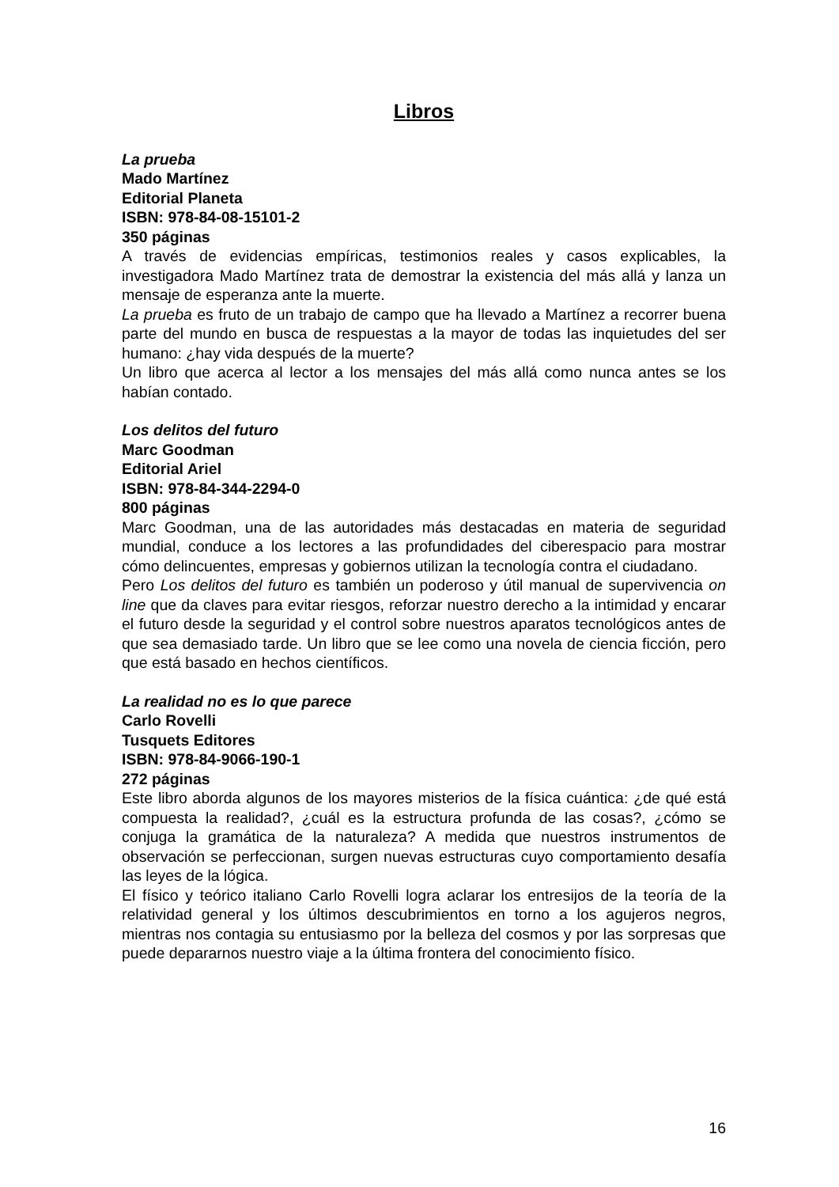Libros
La prueba
Mado Martínez
Editorial Planeta
ISBN: 978-84-08-15101-2
350 páginas
A través de evidencias empíricas, testimonios reales y casos explicables, la investigadora Mado Martínez trata de demostrar la existencia del más allá y lanza un mensaje de esperanza ante la muerte.
La prueba es fruto de un trabajo de campo que ha llevado a Martínez a recorrer buena parte del mundo en busca de respuestas a la mayor de todas las inquietudes del ser humano: ¿hay vida después de la muerte?
Un libro que acerca al lector a los mensajes del más allá como nunca antes se los habían contado.
Los delitos del futuro
Marc Goodman
Editorial Ariel
ISBN: 978-84-344-2294-0
800 páginas
Marc Goodman, una de las autoridades más destacadas en materia de seguridad mundial, conduce a los lectores a las profundidades del ciberespacio para mostrar cómo delincuentes, empresas y gobiernos utilizan la tecnología contra el ciudadano.
Pero Los delitos del futuro es también un poderoso y útil manual de supervivencia on line que da claves para evitar riesgos, reforzar nuestro derecho a la intimidad y encarar el futuro desde la seguridad y el control sobre nuestros aparatos tecnológicos antes de que sea demasiado tarde. Un libro que se lee como una novela de ciencia ficción, pero que está basado en hechos científicos.
La realidad no es lo que parece
Carlo Rovelli
Tusquets Editores
ISBN: 978-84-9066-190-1
272 páginas
Este libro aborda algunos de los mayores misterios de la física cuántica: ¿de qué está compuesta la realidad?, ¿cuál es la estructura profunda de las cosas?, ¿cómo se conjuga la gramática de la naturaleza? A medida que nuestros instrumentos de observación se perfeccionan, surgen nuevas estructuras cuyo comportamiento desafía las leyes de la lógica.
El físico y teórico italiano Carlo Rovelli logra aclarar los entresijos de la teoría de la relatividad general y los últimos descubrimientos en torno a los agujeros negros, mientras nos contagia su entusiasmo por la belleza del cosmos y por las sorpresas que puede depararnos nuestro viaje a la última frontera del conocimiento físico.
16